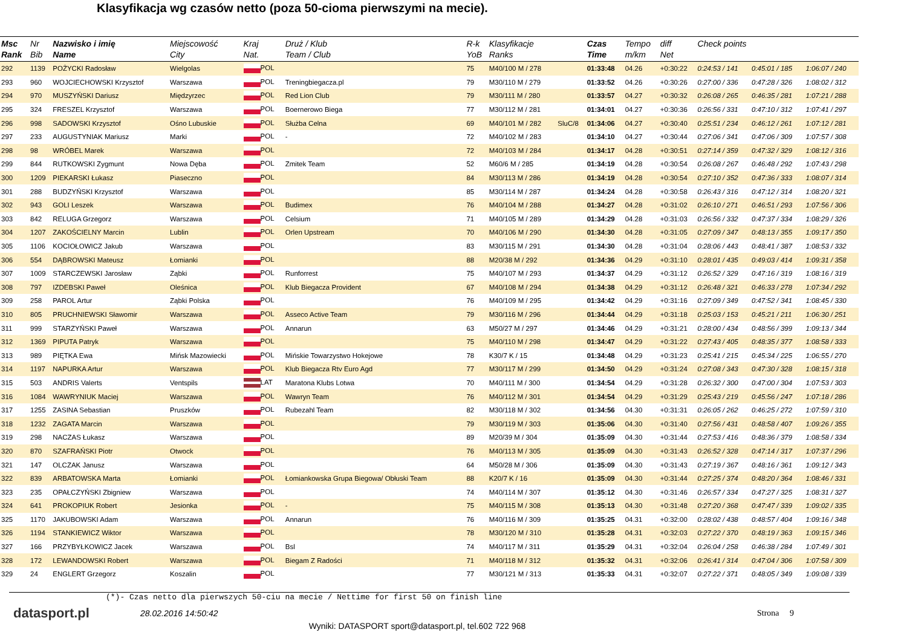Klasyfikacja wg czasów netto (poza 50-cioma pierwszymi na mecie).
| Msc Rank | Nr Bib | Nazwisko i imię Name | Miejscowość City | Kraj Nat. | Druż / Klub Team / Club | R-k YoB | Klasyfikacje Ranks | | Czas Time | Tempo m/km | diff Net | Check points | | |
| --- | --- | --- | --- | --- | --- | --- | --- | --- | --- | --- | --- | --- | --- | --- |
| 292 | 1139 | POŻYCKI Radosław | Wielgolas | POL | | 75 | M40/100 M / 278 | | 01:33:48 | 04.26 | +0:30:22 | 0:24:53 / 141 | 0:45:01 / 185 | 1:06:07 / 240 |
| 293 | 960 | WOJCIECHOWSKI Krzysztof | Warszawa | POL | Treningbiegacza.pl | 79 | M30/110 M / 279 | | 01:33:52 | 04.26 | +0:30:26 | 0:27:00 / 336 | 0:47:28 / 326 | 1:08:02 / 312 |
| 294 | 970 | MUSZYŃSKI Dariusz | Międzyrzec | POL | Red Lion Club | 79 | M30/111 M / 280 | | 01:33:57 | 04.27 | +0:30:32 | 0:26:08 / 265 | 0:46:35 / 281 | 1:07:21 / 288 |
| 295 | 324 | FRESZEL Krzysztof | Warszawa | POL | Boernerowo Biega | 77 | M30/112 M / 281 | | 01:34:01 | 04.27 | +0:30:36 | 0:26:56 / 331 | 0:47:10 / 312 | 1:07:41 / 297 |
| 296 | 998 | SADOWSKI Krzysztof | Ośno Lubuskie | POL | Służba Celna | 69 | M40/101 M / 282 | SluC/8 | 01:34:06 | 04.27 | +0:30:40 | 0:25:51 / 234 | 0:46:12 / 261 | 1:07:12 / 281 |
| 297 | 233 | AUGUSTYNIAK Mariusz | Marki | POL | - | 72 | M40/102 M / 283 | | 01:34:10 | 04.27 | +0:30:44 | 0:27:06 / 341 | 0:47:06 / 309 | 1:07:57 / 308 |
| 298 | 98 | WRÓBEL Marek | Warszawa | POL | | 72 | M40/103 M / 284 | | 01:34:17 | 04.28 | +0:30:51 | 0:27:14 / 359 | 0:47:32 / 329 | 1:08:12 / 316 |
| 299 | 844 | RUTKOWSKI Zygmunt | Nowa Dęba | POL | Zmitek Team | 52 | M60/6 M / 285 | | 01:34:19 | 04.28 | +0:30:54 | 0:26:08 / 267 | 0:46:48 / 292 | 1:07:43 / 298 |
| 300 | 1209 | PIEKARSKI Łukasz | Piaseczno | POL | | 84 | M30/113 M / 286 | | 01:34:19 | 04.28 | +0:30:54 | 0:27:10 / 352 | 0:47:36 / 333 | 1:08:07 / 314 |
| 301 | 288 | BUDZYŃSKI Krzysztof | Warszawa | POL | | 85 | M30/114 M / 287 | | 01:34:24 | 04.28 | +0:30:58 | 0:26:43 / 316 | 0:47:12 / 314 | 1:08:20 / 321 |
| 302 | 943 | GOLI Leszek | Warszawa | POL | Budimex | 76 | M40/104 M / 288 | | 01:34:27 | 04.28 | +0:31:02 | 0:26:10 / 271 | 0:46:51 / 293 | 1:07:56 / 306 |
| 303 | 842 | RELUGA Grzegorz | Warszawa | POL | Celsium | 71 | M40/105 M / 289 | | 01:34:29 | 04.28 | +0:31:03 | 0:26:56 / 332 | 0:47:37 / 334 | 1:08:29 / 326 |
| 304 | 1207 | ZAKOŚCIELNY Marcin | Lublin | POL | Orlen Upstream | 70 | M40/106 M / 290 | | 01:34:30 | 04.28 | +0:31:05 | 0:27:09 / 347 | 0:48:13 / 355 | 1:09:17 / 350 |
| 305 | 1106 | KOCIOŁOWICZ Jakub | Warszawa | POL | | 83 | M30/115 M / 291 | | 01:34:30 | 04.28 | +0:31:04 | 0:28:06 / 443 | 0:48:41 / 387 | 1:08:53 / 332 |
| 306 | 554 | DĄBROWSKI Mateusz | Łomianki | POL | | 88 | M20/38 M / 292 | | 01:34:36 | 04.29 | +0:31:10 | 0:28:01 / 435 | 0:49:03 / 414 | 1:09:31 / 358 |
| 307 | 1009 | STARCZEWSKI Jarosław | Ząbki | POL | Runforrest | 75 | M40/107 M / 293 | | 01:34:37 | 04.29 | +0:31:12 | 0:26:52 / 329 | 0:47:16 / 319 | 1:08:16 / 319 |
| 308 | 797 | IZDEBSKI Paweł | Oleśnica | POL | Klub Biegacza Provident | 67 | M40/108 M / 294 | | 01:34:38 | 04.29 | +0:31:12 | 0:26:48 / 321 | 0:46:33 / 278 | 1:07:34 / 292 |
| 309 | 258 | PAROL Artur | Ząbki Polska | POL | | 76 | M40/109 M / 295 | | 01:34:42 | 04.29 | +0:31:16 | 0:27:09 / 349 | 0:47:52 / 341 | 1:08:45 / 330 |
| 310 | 805 | PRUCHNIEWSKI Sławomir | Warszawa | POL | Asseco Active Team | 79 | M30/116 M / 296 | | 01:34:44 | 04.29 | +0:31:18 | 0:25:03 / 153 | 0:45:21 / 211 | 1:06:30 / 251 |
| 311 | 999 | STARZYŃSKI Paweł | Warszawa | POL | Annarun | 63 | M50/27 M / 297 | | 01:34:46 | 04.29 | +0:31:21 | 0:28:00 / 434 | 0:48:56 / 399 | 1:09:13 / 344 |
| 312 | 1369 | PIPUTA Patryk | Warszawa | POL | | 75 | M40/110 M / 298 | | 01:34:47 | 04.29 | +0:31:22 | 0:27:43 / 405 | 0:48:35 / 377 | 1:08:58 / 333 |
| 313 | 989 | PIĘTKA Ewa | Mińsk Mazowiecki | POL | Mińskie Towarzystwo Hokejowe | 78 | K30/7 K / 15 | | 01:34:48 | 04.29 | +0:31:23 | 0:25:41 / 215 | 0:45:34 / 225 | 1:06:55 / 270 |
| 314 | 1197 | NAPURKA Artur | Warszawa | POL | Klub Biegacza Rtv Euro Agd | 77 | M30/117 M / 299 | | 01:34:50 | 04.29 | +0:31:24 | 0:27:08 / 343 | 0:47:30 / 328 | 1:08:15 / 318 |
| 315 | 503 | ANDRIS Valerts | Ventspils | LAT | Maratona Klubs Lotwa | 70 | M40/111 M / 300 | | 01:34:54 | 04.29 | +0:31:28 | 0:26:32 / 300 | 0:47:00 / 304 | 1:07:53 / 303 |
| 316 | 1084 | WAWRYNIUK Maciej | Warszawa | POL | Wawryn Team | 76 | M40/112 M / 301 | | 01:34:54 | 04.29 | +0:31:29 | 0:25:43 / 219 | 0:45:56 / 247 | 1:07:18 / 286 |
| 317 | 1255 | ZASINA Sebastian | Pruszków | POL | Rubezahl Team | 82 | M30/118 M / 302 | | 01:34:56 | 04.30 | +0:31:31 | 0:26:05 / 262 | 0:46:25 / 272 | 1:07:59 / 310 |
| 318 | 1232 | ZAGATA Marcin | Warszawa | POL | | 79 | M30/119 M / 303 | | 01:35:06 | 04.30 | +0:31:40 | 0:27:56 / 431 | 0:48:58 / 407 | 1:09:26 / 355 |
| 319 | 298 | NACZAS Łukasz | Warszawa | POL | | 89 | M20/39 M / 304 | | 01:35:09 | 04.30 | +0:31:44 | 0:27:53 / 416 | 0:48:36 / 379 | 1:08:58 / 334 |
| 320 | 870 | SZAFRAŃSKI Piotr | Otwock | POL | | 76 | M40/113 M / 305 | | 01:35:09 | 04.30 | +0:31:43 | 0:26:52 / 328 | 0:47:14 / 317 | 1:07:37 / 296 |
| 321 | 147 | OLCZAK Janusz | Warszawa | POL | | 64 | M50/28 M / 306 | | 01:35:09 | 04.30 | +0:31:43 | 0:27:19 / 367 | 0:48:16 / 361 | 1:09:12 / 343 |
| 322 | 839 | ARBATOWSKA Marta | Łomianki | POL | Łomiankowska Grupa Biegowa/ Obłuski Team | 88 | K20/7 K / 16 | | 01:35:09 | 04.30 | +0:31:44 | 0:27:25 / 374 | 0:48:20 / 364 | 1:08:46 / 331 |
| 323 | 235 | OPAŁCZYŃSKI Zbigniew | Warszawa | POL | | 74 | M40/114 M / 307 | | 01:35:12 | 04.30 | +0:31:46 | 0:26:57 / 334 | 0:47:27 / 325 | 1:08:31 / 327 |
| 324 | 641 | PROKOPIUK Robert | Jesionka | POL | - | 75 | M40/115 M / 308 | | 01:35:13 | 04.30 | +0:31:48 | 0:27:20 / 368 | 0:47:47 / 339 | 1:09:02 / 335 |
| 325 | 1170 | JAKUBOWSKI Adam | Warszawa | POL | Annarun | 76 | M40/116 M / 309 | | 01:35:25 | 04.31 | +0:32:00 | 0:28:02 / 438 | 0:48:57 / 404 | 1:09:16 / 348 |
| 326 | 1194 | STANKIEWICZ Wiktor | Warszawa | POL | | 78 | M30/120 M / 310 | | 01:35:28 | 04.31 | +0:32:03 | 0:27:22 / 370 | 0:48:19 / 363 | 1:09:15 / 346 |
| 327 | 166 | PRZYBYŁKOWICZ Jacek | Warszawa | POL | Bsl | 74 | M40/117 M / 311 | | 01:35:29 | 04.31 | +0:32:04 | 0:26:04 / 258 | 0:46:38 / 284 | 1:07:49 / 301 |
| 328 | 172 | LEWANDOWSKI Robert | Warszawa | POL | Biegam Z Radości | 71 | M40/118 M / 312 | | 01:35:32 | 04.31 | +0:32:06 | 0:26:41 / 314 | 0:47:04 / 306 | 1:07:58 / 309 |
| 329 | 24 | ENGLERT Grzegorz | Koszalin | POL | | 77 | M30/121 M / 313 | | 01:35:33 | 04.31 | +0:32:07 | 0:27:22 / 371 | 0:48:05 / 349 | 1:09:08 / 339 |
(*)- Czas netto dla pierwszych 50-ciu na mecie / Nettime for first 50 on finish line
datasport.pl
28.02.2016 14:50:42 Strona 9
Wyniki: DATASPORT sport@datasport.pl, tel.602 722 968